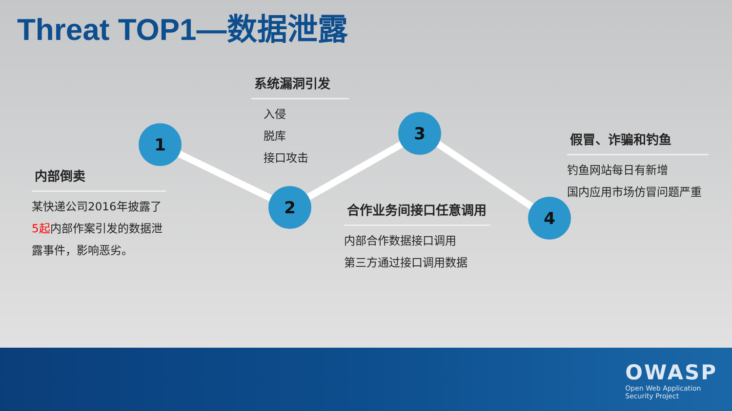Threat TOP1—数据泄露
1
2
3
4
内部倒卖
某快递公司2016年披露了5起内部作案引发的数据泄露事件，影响恶劣。
系统漏洞引发
入侵
脱库
接口攻击
合作业务间接口任意调用
内部合作数据接口调用
第三方通过接口调用数据
假冒、诈骗和钓鱼
钓鱼网站每日有新增
国内应用市场仿冒问题严重
OWASP
Open Web Application
Security Project